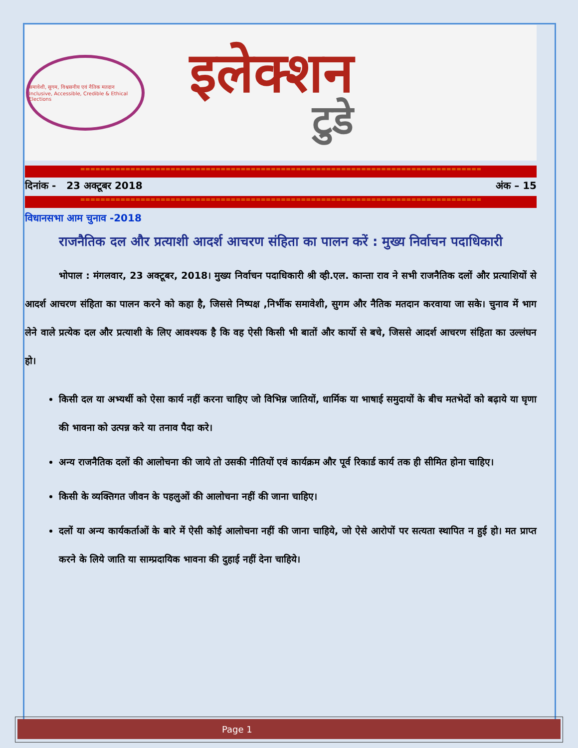Page 1
समावेशी, सुगम, विश्वसनीय एवं नैतिक मतदान
Inclusive, Accessible, Credible & Ethical Elections
इलेक्शन
टुडे
================================================================================
दिनांक - 23 अक्टूबर 2018 अंक – 15
================================================================================
विधानसभा आम चुनाव -2018
राजनैतिक दल और प्रत्याशी आदर्श आचरण संहिता का पालन करें : मुख्य निर्वाचन पदाधिकारी
भोपाल : मंगलवार, 23 अक्टूबर, 2018। मुख्य निर्वाचन पदाधिकारी श्री व्ही.एल. कान्ता राव ने सभी राजनैतिक दलों और प्रत्याशियों से आदर्श आचरण संहिता का पालन करने को कहा है, जिससे निष्पक्ष ,निर्भीक समावेशी, सुगम और नैतिक मतदान करवाया जा सके। चुनाव में भाग लेने वाले प्रत्येक दल और प्रत्याशी के लिए आवश्यक है कि वह ऐसी किसी भी बातों और कार्यो से बचे, जिससे आदर्श आचरण संहिता का उल्लंघन हो।
किसी दल या अभ्यर्थी को ऐसा कार्य नहीं करना चाहिए जो विभिन्न जातियों, धार्मिक या भाषाई समुदायों के बीच मतभेदों को बढ़ाये या घृणा की भावना को उत्पन्न करे या तनाव पैदा करे।
अन्य राजनैतिक दलों की आलोचना की जाये तो उसकी नीतियों एवं कार्यक्रम और पूर्व रिकार्ड कार्य तक ही सीमित होना चाहिए।
किसी के व्यक्तिगत जीवन के पहलुओं की आलोचना नहीं की जाना चाहिए।
दलों या अन्य कार्यकर्ताओं के बारे में ऐसी कोई आलोचना नहीं की जाना चाहिये, जो ऐसे आरोपों पर सत्यता स्थापित न हुई हो। मत प्राप्त करने के लिये जाति या साम्प्रदायिक भावना की दुहाई नहीं देना चाहिये।